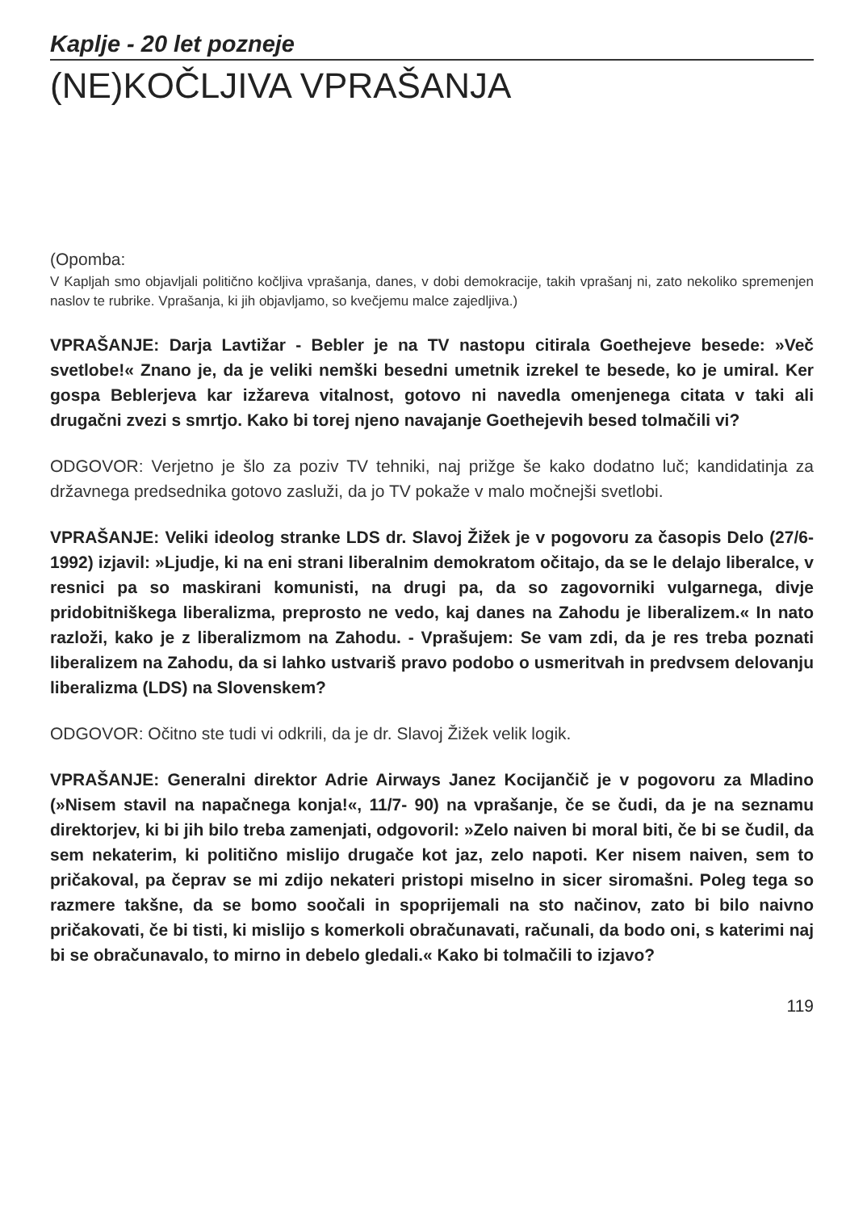Kaplje - 20 let pozneje
(NE)KOČLJIVA VPRAŠANJA
(Opomba:
V Kapljah smo objavljali politično kočljiva vprašanja, danes, v dobi demokracije, takih vprašanj ni, zato nekoliko spremenjen naslov te rubrike. Vprašanja, ki jih objavljamo, so kvečjemu malce zajedljiva.)
VPRAŠANJE: Darja Lavtižar - Bebler je na TV nastopu citirala Goethejeve besede: »Več svetlobe!« Znano je, da je veliki nemški besedni umetnik izrekel te besede, ko je umiral. Ker gospa Beblerjeva kar izžareva vitalnost, gotovo ni navedla omenjenega citata v taki ali drugačni zvezi s smrtjo. Kako bi torej njeno navajanje Goethejevih besed tolmačili vi?
ODGOVOR: Verjetno je šlo za poziv TV tehniki, naj prižge še kako dodatno luč; kandidatinja za državnega predsednika gotovo zasluži, da jo TV pokaže v malo močnejši svetlobi.
VPRAŠANJE: Veliki ideolog stranke LDS dr. Slavoj Žižek je v pogovoru za časopis Delo (27/6-1992) izjavil: »Ljudje, ki na eni strani liberalnim demokratom očitajo, da se le delajo liberalce, v resnici pa so maskirani komunisti, na drugi pa, da so zagovorniki vulgarnega, divje pridobitniškega liberalizma, preprosto ne vedo, kaj danes na Zahodu je liberalizem.« In nato razloži, kako je z liberalizmom na Zahodu. - Vprašujem: Se vam zdi, da je res treba poznati liberalizem na Zahodu, da si lahko ustvariš pravo podobo o usmeritvah in predvsem delovanju liberalizma (LDS) na Slovenskem?
ODGOVOR: Očitno ste tudi vi odkrili, da je dr. Slavoj Žižek velik logik.
VPRAŠANJE: Generalni direktor Adrie Airways Janez Kocijančič je v pogovoru za Mladino (»Nisem stavil na napačnega konja!«, 11/7- 90) na vprašanje, če se čudi, da je na seznamu direktorjev, ki bi jih bilo treba zamenjati, odgovoril: »Zelo naiven bi moral biti, če bi se čudil, da sem nekaterim, ki politično mislijo drugače kot jaz, zelo napoti. Ker nisem naiven, sem to pričakoval, pa čeprav se mi zdijo nekateri pristopi miselno in sicer siromašni. Poleg tega so razmere takšne, da se bomo soočali in spoprijemali na sto načinov, zato bi bilo naivno pričakovati, če bi tisti, ki mislijo s komerkoli obračunavati, računali, da bodo oni, s katerimi naj bi se obračunavalo, to mirno in debelo gledali.« Kako bi tolmačili to izjavo?
119